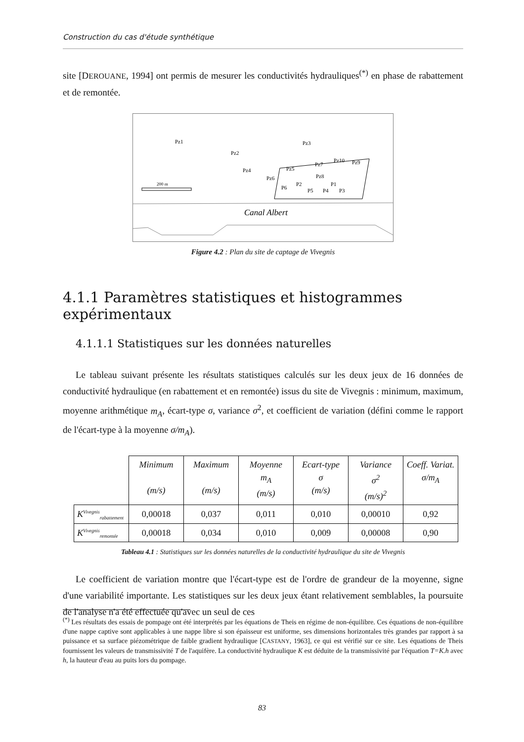Construction du cas d'étude synthétique
site [DEROUANE, 1994] ont permis de mesurer les conductivités hydrauliques<sup>(*)</sup> en phase de rabattement et de remontée.
Pz1
Pz2
Pz3
Pz4
Pz5
Pz7
Pz10
Pz9
Pz6
Pz8
P6
P2
P5
P4
P1
P3
200 m
Canal Albert
Figure 4.2 : Plan du site de captage de Vivegnis
4.1.1 Paramètres statistiques et histogrammes expérimentaux
4.1.1.1 Statistiques sur les données naturelles
Le tableau suivant présente les résultats statistiques calculés sur les deux jeux de 16 données de conductivité hydraulique (en rabattement et en remontée) issus du site de Vivegnis : minimum, maximum, moyenne arithmétique m<sub>A</sub>, écart-type σ, variance σ<sup>2</sup>, et coefficient de variation (défini comme le rapport de l'écart-type à la moyenne σ/m<sub>A</sub>).
| | Minimum (m/s) | Maximum (m/s) | Moyenne m<sub>A</sub> (m/s) | Ecart-type σ (m/s) | Variance σ<sup>2</sup> (m/s)<sup>2</sup> | Coeff. Variat. σ/m<sub>A</sub> |
| --- | --- | --- | --- | --- | --- | --- |
| K<sup>Vivegnis</sup><sub>rabattement</sub> | 0,00018 | 0,037 | 0,011 | 0,010 | 0,00010 | 0,92 |
| K<sup>Vivegnis</sup><sub>remontée</sub> | 0,00018 | 0,034 | 0,010 | 0,009 | 0,00008 | 0,90 |
Tableau 4.1 : Statistiques sur les données naturelles de la conductivité hydraulique du site de Vivegnis
Le coefficient de variation montre que l'écart-type est de l'ordre de grandeur de la moyenne, signe d'une variabilité importante. Les statistiques sur les deux jeux étant relativement semblables, la poursuite de l'analyse n'a été effectuée qu'avec un seul de ces
<sup>(*)</sup> Les résultats des essais de pompage ont été interprétés par les équations de Theis en régime de non-équilibre. Ces équations de non-équilibre d'une nappe captive sont applicables à une nappe libre si son épaisseur est uniforme, ses dimensions horizontales très grandes par rapport à sa puissance et sa surface piézométrique de faible gradient hydraulique [CASTANY, 1963], ce qui est vérifié sur ce site. Les équations de Theis fournissent les valeurs de transmissivité T de l'aquifère. La conductivité hydraulique K est déduite de la transmissivité par l'équation T=K.h avec h, la hauteur d'eau au puits lors du pompage.
83